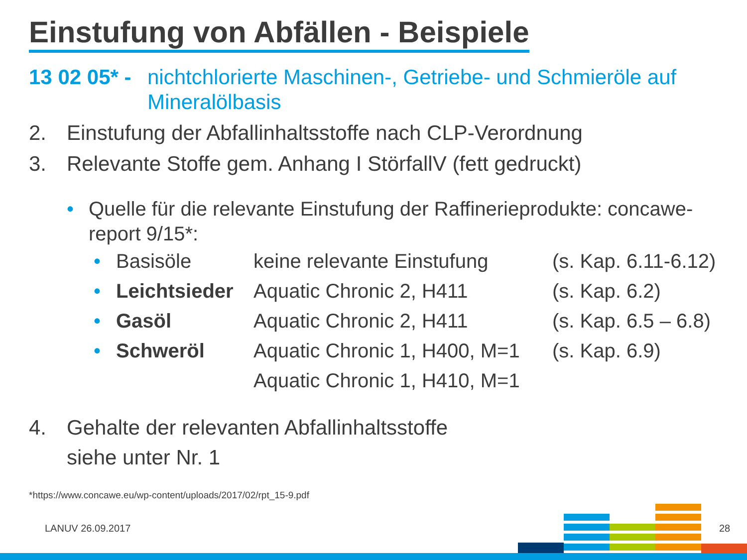Einstufung von Abfällen - Beispiele
13 02 05* -
nichtchlorierte Maschinen-, Getriebe- und Schmieröle auf Mineralölbasis
2. Einstufung der Abfallinhaltsstoffe nach CLP-Verordnung
3. Relevante Stoffe gem. Anhang I StörfallV (fett gedruckt)
• Quelle für die relevante Einstufung der Raffinerieprodukte: concawe-report 9/15*:
| • | Basisöle | keine relevante Einstufung | (s. Kap. 6.11-6.12) |
| • | Leichtsieder | Aquatic Chronic 2, H411 | (s. Kap. 6.2) |
| • | Gasöl | Aquatic Chronic 2, H411 | (s. Kap. 6.5 – 6.8) |
| • | Schweröl | Aquatic Chronic 1, H400, M=1 | (s. Kap. 6.9) |
| | | Aquatic Chronic 1, H410, M=1 | |
4. Gehalte der relevanten Abfallinhaltsstoffe
siehe unter Nr. 1
*https://www.concawe.eu/wp-content/uploads/2017/02/rpt_15-9.pdf
LANUV 26.09.2017 28